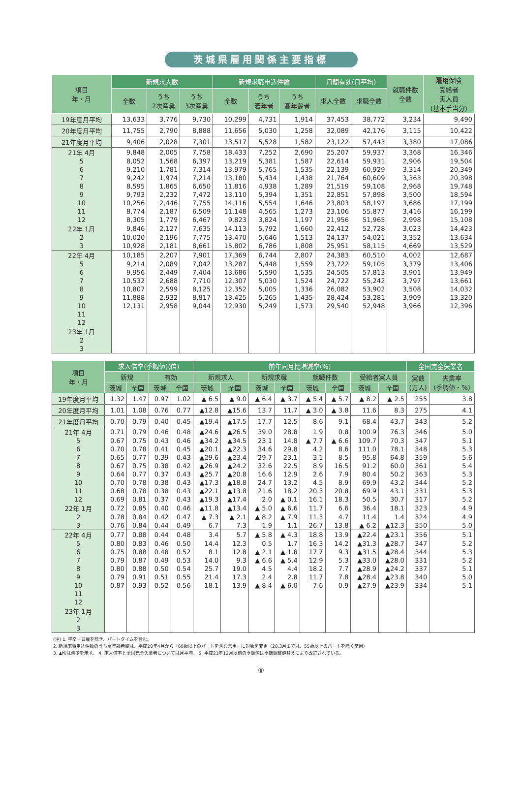茨城県雇用関係主要指標
| 項目 年・月 | 新規求人数 | | | 新規求職申込件数 | | | 月間有効(月平均) | | 就職件数 全数 | 雇用保険 受給者 実人員 (基本手当分) |
| --- | --- | --- | --- | --- | --- | --- | --- | --- | --- | --- |
| | 全数 | うち 2次産業 | うち 3次産業 | 全数 | うち 若年者 | うち 高年齢者 | 求人全数 | 求職全数 | | |
| 19年度月平均 | 13,633 | 3,776 | 9,730 | 10,299 | 4,731 | 1,914 | 37,453 | 38,772 | 3,234 | 9,490 |
| 20年度月平均 | 11,755 | 2,790 | 8,888 | 11,656 | 5,030 | 1,258 | 32,089 | 42,176 | 3,115 | 10,422 |
| 21年度月平均 | 9,406 | 2,028 | 7,301 | 13,517 | 5,528 | 1,582 | 23,122 | 57,443 | 3,380 | 17,086 |
| 21年 4月 | 9,848 | 2,005 | 7,758 | 18,433 | 7,252 | 2,690 | 25,207 | 59,937 | 3,368 | 16,346 |
| 5 | 8,052 | 1,568 | 6,397 | 13,219 | 5,381 | 1,587 | 22,614 | 59,931 | 2,906 | 19,504 |
| 6 | 9,210 | 1,781 | 7,314 | 13,979 | 5,765 | 1,535 | 22,139 | 60,929 | 3,314 | 20,349 |
| 7 | 9,242 | 1,974 | 7,214 | 13,180 | 5,434 | 1,438 | 21,764 | 60,609 | 3,363 | 20,398 |
| 8 | 8,595 | 1,865 | 6,650 | 11,816 | 4,938 | 1,289 | 21,519 | 59,108 | 2,968 | 19,748 |
| 9 | 9,793 | 2,232 | 7,472 | 13,110 | 5,394 | 1,351 | 22,851 | 57,898 | 3,500 | 18,594 |
| 10 | 10,256 | 2,446 | 7,755 | 14,116 | 5,554 | 1,646 | 23,803 | 58,197 | 3,686 | 17,199 |
| 11 | 8,774 | 2,187 | 6,509 | 11,148 | 4,565 | 1,273 | 23,106 | 55,877 | 3,416 | 16,199 |
| 12 | 8,305 | 1,779 | 6,467 | 9,823 | 3,824 | 1,197 | 21,956 | 51,965 | 2,998 | 15,108 |
| 22年 1月 | 9,846 | 2,127 | 7,635 | 14,113 | 5,792 | 1,660 | 22,412 | 52,728 | 3,023 | 14,423 |
| 2 | 10,020 | 2,196 | 7,775 | 13,470 | 5,646 | 1,513 | 24,137 | 54,021 | 3,352 | 13,634 |
| 3 | 10,928 | 2,181 | 8,661 | 15,802 | 6,786 | 1,808 | 25,951 | 58,115 | 4,669 | 13,529 |
| 22年 4月 | 10,185 | 2,207 | 7,901 | 17,369 | 6,744 | 2,807 | 24,383 | 60,510 | 4,002 | 12,687 |
| 5 | 9,214 | 2,089 | 7,042 | 13,287 | 5,448 | 1,559 | 23,722 | 59,105 | 3,379 | 13,406 |
| 6 | 9,956 | 2,449 | 7,404 | 13,686 | 5,590 | 1,535 | 24,505 | 57,813 | 3,901 | 13,949 |
| 7 | 10,532 | 2,688 | 7,710 | 12,307 | 5,030 | 1,524 | 24,722 | 55,242 | 3,797 | 13,661 |
| 8 | 10,807 | 2,599 | 8,125 | 12,352 | 5,005 | 1,336 | 26,082 | 53,902 | 3,508 | 14,032 |
| 9 | 11,888 | 2,932 | 8,817 | 13,425 | 5,265 | 1,435 | 28,424 | 53,281 | 3,909 | 13,320 |
| 10 | 12,131 | 2,958 | 9,044 | 12,930 | 5,249 | 1,573 | 29,540 | 52,948 | 3,966 | 12,396 |
| 11 | | | | | | | | | | |
| 12 | | | | | | | | | | |
| 23年 1月 | | | | | | | | | | |
| 2 | | | | | | | | | | |
| 3 | | | | | | | | | | |
| 項目 年・月 | 求人倍率(季調値)(倍) | | | | 前年同月比増減率(%) | | | | | | | | 全国完全失業者 | |
| --- | --- | --- | --- | --- | --- | --- | --- | --- | --- | --- | --- | --- | --- | --- |
| | 新規 | | 有効 | | 新規求人 | | 新規求職 | | 就職件数 | | 受給者実人員 | | 実数 (万人) | 失業率 (季調値・%) |
| | 茨城 | 全国 | 茨城 | 全国 | 茨城 | 全国 | 茨城 | 全国 | 茨城 | 全国 | 茨城 | 全国 | | |
| 19年度月平均 | 1.32 | 1.47 | 0.97 | 1.02 | ▲ 6.5 | ▲ 9.0 | ▲ 6.4 | ▲ 3.7 | ▲ 5.4 | ▲ 5.7 | ▲ 8.2 | ▲ 2.5 | 255 | 3.8 |
| 20年度月平均 | 1.01 | 1.08 | 0.76 | 0.77 | ▲12.8 | ▲15.6 | 13.7 | 11.7 | ▲ 3.0 | ▲ 3.8 | 11.6 | 8.3 | 275 | 4.1 |
| 21年度月平均 | 0.70 | 0.79 | 0.40 | 0.45 | ▲19.4 | ▲17.5 | 17.7 | 12.5 | 8.6 | 9.1 | 68.4 | 43.7 | 343 | 5.2 |
| 21年 4月 | 0.71 | 0.79 | 0.46 | 0.48 | ▲24.6 | ▲26.5 | 39.0 | 28.8 | 1.9 | 0.8 | 100.9 | 76.3 | 346 | 5.0 |
| 5 | 0.67 | 0.75 | 0.43 | 0.46 | ▲34.2 | ▲34.5 | 23.1 | 14.8 | ▲ 7.7 | ▲ 6.6 | 109.7 | 70.3 | 347 | 5.1 |
| 6 | 0.70 | 0.78 | 0.41 | 0.45 | ▲20.1 | ▲22.3 | 34.6 | 29.8 | 4.2 | 8.6 | 111.0 | 78.1 | 348 | 5.3 |
| 7 | 0.65 | 0.77 | 0.39 | 0.43 | ▲29.6 | ▲23.4 | 29.7 | 23.1 | 3.1 | 8.5 | 95.8 | 64.8 | 359 | 5.6 |
| 8 | 0.67 | 0.75 | 0.38 | 0.42 | ▲26.9 | ▲24.2 | 32.6 | 22.5 | 8.9 | 16.5 | 91.2 | 60.0 | 361 | 5.4 |
| 9 | 0.64 | 0.77 | 0.37 | 0.43 | ▲25.7 | ▲20.8 | 16.6 | 12.9 | 2.6 | 7.9 | 80.4 | 50.2 | 363 | 5.3 |
| 10 | 0.70 | 0.78 | 0.38 | 0.43 | ▲17.3 | ▲18.8 | 24.7 | 13.2 | 4.5 | 8.9 | 69.9 | 43.2 | 344 | 5.2 |
| 11 | 0.68 | 0.78 | 0.38 | 0.43 | ▲22.1 | ▲13.8 | 21.6 | 18.2 | 20.3 | 20.8 | 69.9 | 43.1 | 331 | 5.3 |
| 12 | 0.69 | 0.81 | 0.37 | 0.43 | ▲19.3 | ▲17.4 | 2.0 | ▲ 0.1 | 16.1 | 18.3 | 50.5 | 30.7 | 317 | 5.2 |
| 22年 1月 | 0.72 | 0.85 | 0.40 | 0.46 | ▲11.8 | ▲13.4 | ▲ 5.0 | ▲ 6.6 | 11.7 | 6.6 | 36.4 | 18.1 | 323 | 4.9 |
| 2 | 0.78 | 0.84 | 0.42 | 0.47 | ▲ 7.3 | ▲ 2.1 | ▲ 8.2 | ▲ 7.9 | 11.3 | 4.7 | 11.4 | 1.4 | 324 | 4.9 |
| 3 | 0.76 | 0.84 | 0.44 | 0.49 | 6.7 | 7.3 | 1.9 | 1.1 | 26.7 | 13.8 | ▲ 6.2 | ▲12.3 | 350 | 5.0 |
| 22年 4月 | 0.77 | 0.88 | 0.44 | 0.48 | 3.4 | 5.7 | ▲ 5.8 | ▲ 4.3 | 18.8 | 13.9 | ▲22.4 | ▲23.1 | 356 | 5.1 |
| 5 | 0.80 | 0.83 | 0.46 | 0.50 | 14.4 | 12.3 | 0.5 | 1.7 | 16.3 | 14.2 | ▲31.3 | ▲28.7 | 347 | 5.2 |
| 6 | 0.75 | 0.88 | 0.48 | 0.52 | 8.1 | 12.8 | ▲ 2.1 | ▲ 1.8 | 17.7 | 9.3 | ▲31.5 | ▲28.4 | 344 | 5.3 |
| 7 | 0.79 | 0.87 | 0.49 | 0.53 | 14.0 | 9.3 | ▲ 6.6 | ▲ 5.4 | 12.9 | 5.3 | ▲33.0 | ▲28.0 | 331 | 5.2 |
| 8 | 0.80 | 0.88 | 0.50 | 0.54 | 25.7 | 19.0 | 4.5 | 4.4 | 18.2 | 7.7 | ▲28.9 | ▲24.2 | 337 | 5.1 |
| 9 | 0.79 | 0.91 | 0.51 | 0.55 | 21.4 | 17.3 | 2.4 | 2.8 | 11.7 | 7.8 | ▲28.4 | ▲23.8 | 340 | 5.0 |
| 10 | 0.87 | 0.93 | 0.52 | 0.56 | 18.1 | 13.9 | ▲ 8.4 | ▲ 6.0 | 7.6 | 0.9 | ▲27.9 | ▲23.9 | 334 | 5.1 |
| 11 | | | | | | | | | | | | | | |
| 12 | | | | | | | | | | | | | | |
| 23年 1月 | | | | | | | | | | | | | | |
| 2 | | | | | | | | | | | | | | |
| 3 | | | | | | | | | | | | | | |
(注) 1. 学卒・日雇を除き、パートタイムを含む。
2. 新規求職申込件数のうち高年齢者欄は、平成20年4月から「60歳以上のパートを含む常用」に対象を変更（20.3月までは、55歳以上のパートを除く常用）
3. ▲印は減少を示す。 4. 求人倍率と全国完全失業者については月平均。 5. 平成21年12月以前の季調値は季節調整値替えにより改訂されている。
⑧